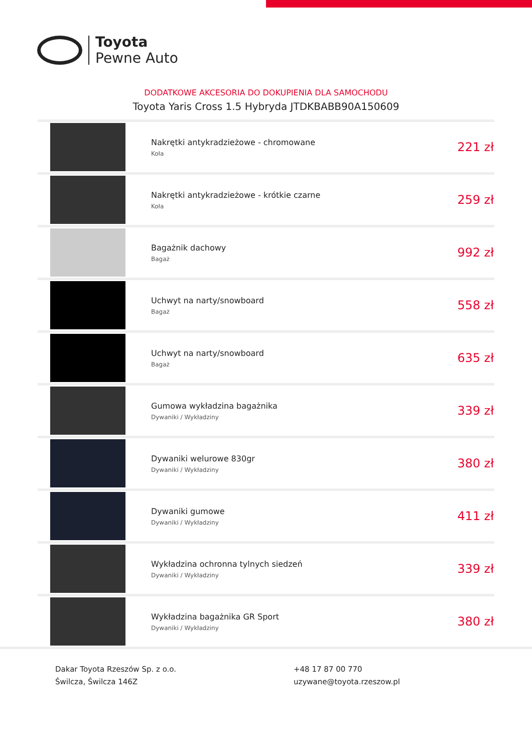Toyota
Pewne Auto
DODATKOWE AKCESORIA DO DOKUPIENIA DLA SAMOCHODU
Toyota Yaris Cross 1.5 Hybryda JTDKBABB90A150609
| | Nakrętki antykradzieżowe - chromowane Koła | 221 zł |
| | Nakrętki antykradzieżowe - krótkie czarne Koła | 259 zł |
| | Bagażnik dachowy Bagaż | 992 zł |
| | Uchwyt na narty/snowboard Bagaż | 558 zł |
| | Uchwyt na narty/snowboard Bagaż | 635 zł |
| | Gumowa wykładzina bagażnika Dywaniki / Wykładziny | 339 zł |
| | Dywaniki welurowe 830gr Dywaniki / Wykładziny | 380 zł |
| | Dywaniki gumowe Dywaniki / Wykładziny | 411 zł |
| | Wykładzina ochronna tylnych siedzeń Dywaniki / Wykładziny | 339 zł |
| | Wykładzina bagażnika GR Sport Dywaniki / Wykładziny | 380 zł |
Dakar Toyota Rzeszów Sp. z o.o.
Świlcza, Świlcza 146Z
+48 17 87 00 770
uzywane@toyota.rzeszow.pl